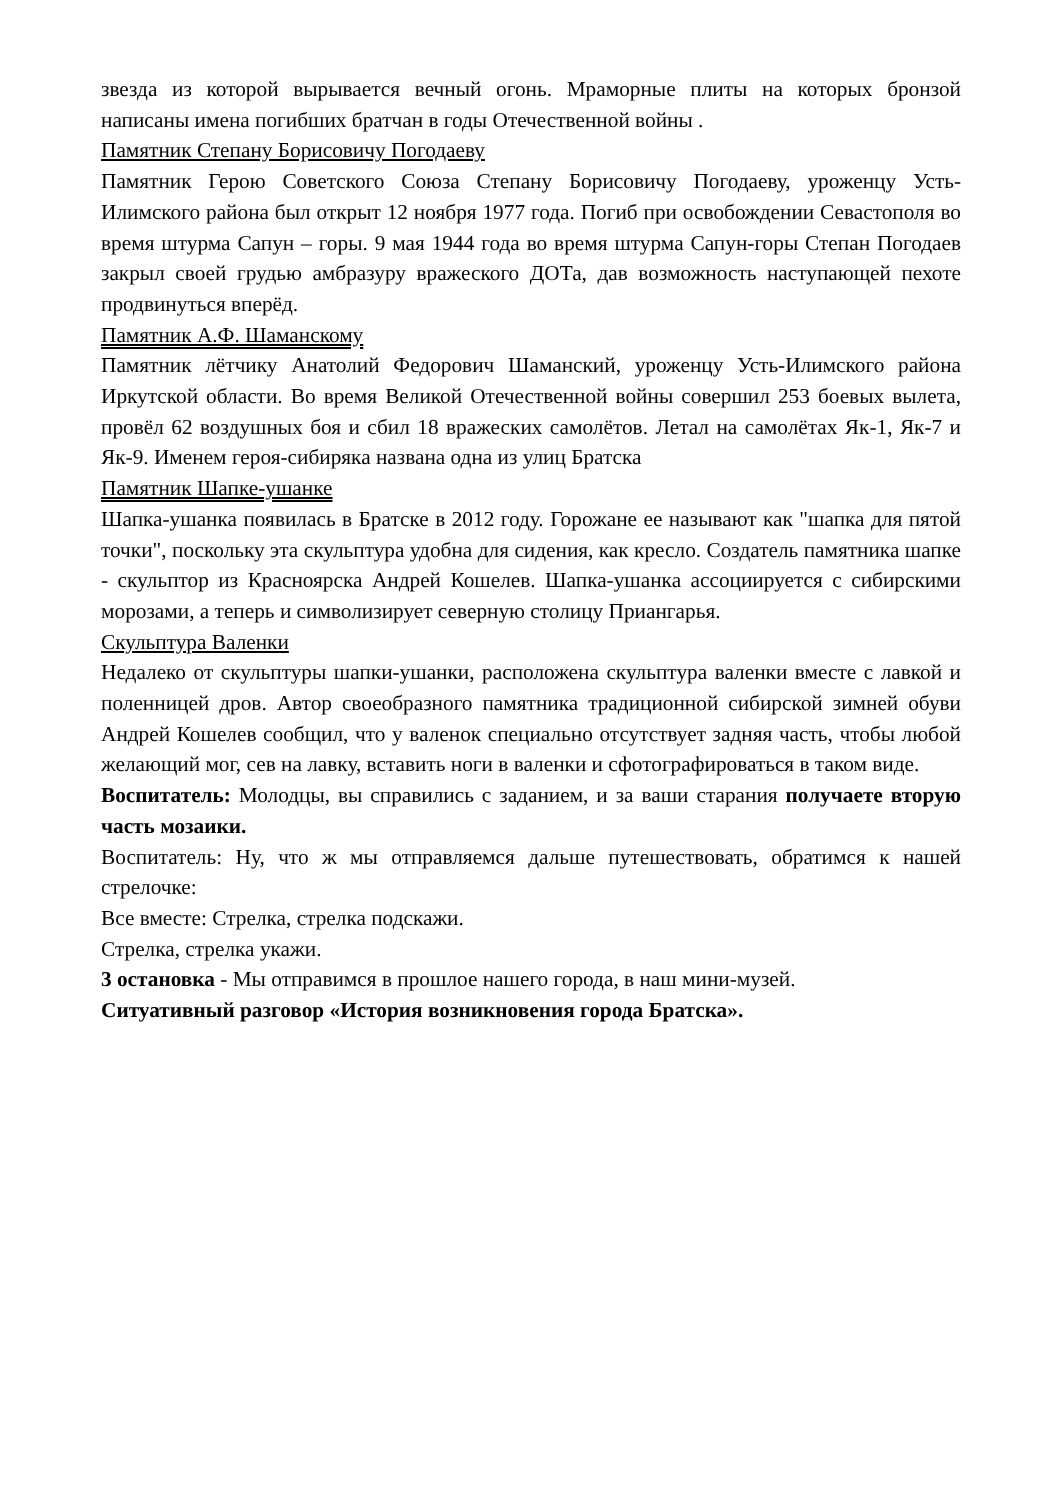звезда из которой вырывается вечный огонь. Мраморные плиты на которых бронзой написаны имена погибших братчан в годы Отечественной войны .
Памятник Степану Борисовичу Погодаеву
Памятник Герою Советского Союза Степану Борисовичу Погодаеву, уроженцу Усть-Илимского района был открыт 12 ноября 1977 года. Погиб при освобождении Севастополя во время штурма Сапун – горы. 9 мая 1944 года во время штурма Сапун-горы Степан Погодаев закрыл своей грудью амбразуру вражеского ДОТа, дав возможность наступающей пехоте продвинуться вперёд.
Памятник А.Ф. Шаманскому
Памятник лётчику Анатолий Федорович Шаманский, уроженцу Усть-Илимского района Иркутской области. Во время Великой Отечественной войны совершил 253 боевых вылета, провёл 62 воздушных боя и сбил 18 вражеских самолётов. Летал на самолётах Як-1, Як-7 и Як-9. Именем героя-сибиряка названа одна из улиц Братска
Памятник Шапке-ушанке
Шапка-ушанка появилась в Братске в 2012 году. Горожане ее называют как "шапка для пятой точки", поскольку эта скульптура удобна для сидения, как кресло. Создатель памятника шапке - скульптор из Красноярска Андрей Кошелев. Шапка-ушанка ассоциируется с сибирскими морозами, а теперь и символизирует северную столицу Приангарья.
Скульптура Валенки
Недалеко от скульптуры шапки-ушанки, расположена скульптура валенки вместе с лавкой и поленницей дров. Автор своеобразного памятника традиционной сибирской зимней обуви Андрей Кошелев сообщил, что у валенок специально отсутствует задняя часть, чтобы любой желающий мог, сев на лавку, вставить ноги в валенки и сфотографироваться в таком виде.
Воспитатель: Молодцы, вы справились с заданием, и за ваши старания получаете вторую часть мозаики.
Воспитатель: Ну, что ж мы отправляемся дальше путешествовать, обратимся к нашей стрелочке:
Все вместе: Стрелка, стрелка подскажи.
Стрелка, стрелка укажи.
3 остановка - Мы отправимся в прошлое нашего города, в наш мини-музей.
Ситуативный разговор «История возникновения города Братска».